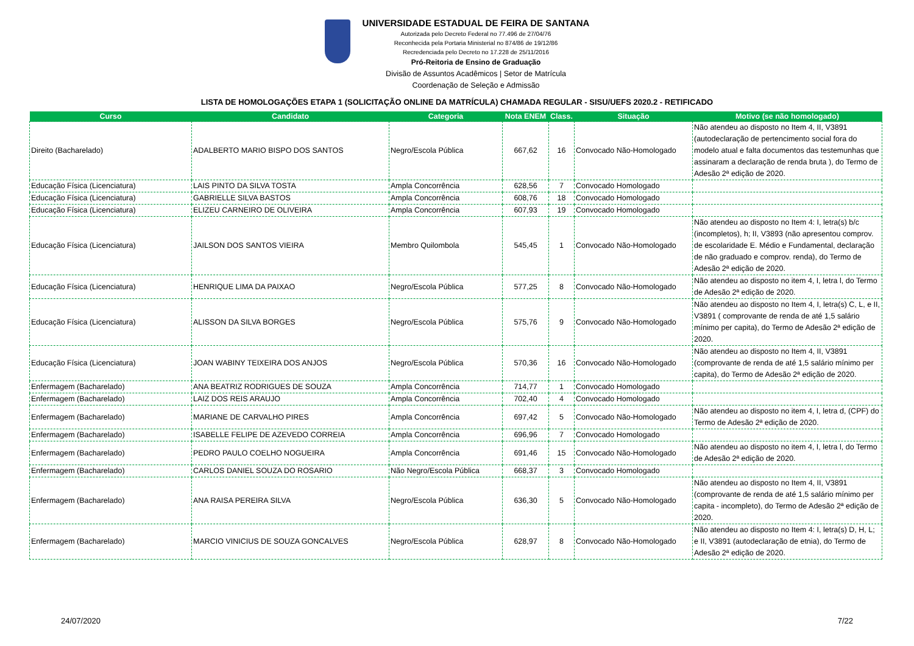UNIVERSIDADE ESTADUAL DE FEIRA DE SANTANA
Autorizada pelo Decreto Federal no 77.496 de 27/04/76
Reconhecida pela Portaria Ministerial no 874/86 de 19/12/86
Recredenciada pelo Decreto no 17.228 de 25/11/2016
Pró-Reitoria de Ensino de Graduação
Divisão de Assuntos Acadêmicos | Setor de Matrícula
Coordenação de Seleção e Admissão
LISTA DE HOMOLOGAÇÕES ETAPA 1 (SOLICITAÇÃO ONLINE DA MATRÍCULA) CHAMADA REGULAR - SISU/UEFS 2020.2 - RETIFICADO
| Curso | Candidato | Categoria | Nota ENEM | Class. | Situação | Motivo (se não homologado) |
| --- | --- | --- | --- | --- | --- | --- |
| Direito (Bacharelado) | ADALBERTO MARIO BISPO DOS SANTOS | Negro/Escola Pública | 667,62 | 16 | Convocado Não-Homologado | Não atendeu ao disposto no Item 4, II, V3891 (autodeclaração de pertencimento social fora do modelo atual e falta documentos das testemunhas que assinaram a declaração de renda bruta ), do Termo de Adesão 2ª edição de 2020. |
| Educação Física (Licenciatura) | LAIS PINTO DA SILVA TOSTA | Ampla Concorrência | 628,56 | 7 | Convocado Homologado | |
| Educação Física (Licenciatura) | GABRIELLE SILVA BASTOS | Ampla Concorrência | 608,76 | 18 | Convocado Homologado | |
| Educação Física (Licenciatura) | ELIZEU CARNEIRO DE OLIVEIRA | Ampla Concorrência | 607,93 | 19 | Convocado Homologado | |
| Educação Física (Licenciatura) | JAILSON DOS SANTOS VIEIRA | Membro Quilombola | 545,45 | 1 | Convocado Não-Homologado | Não atendeu ao disposto no Item 4: I, letra(s) b/c (incompletos), h; II, V3893 (não apresentou comprov. de escolaridade E. Médio e Fundamental, declaração de não graduado e comprov. renda), do Termo de Adesão 2ª edição de 2020. |
| Educação Física (Licenciatura) | HENRIQUE LIMA DA PAIXAO | Negro/Escola Pública | 577,25 | 8 | Convocado Não-Homologado | Não atendeu ao disposto no item 4, I, letra l, do Termo de Adesão 2ª edição de 2020. |
| Educação Física (Licenciatura) | ALISSON DA SILVA BORGES | Negro/Escola Pública | 575,76 | 9 | Convocado Não-Homologado | Não atendeu ao disposto no Item 4, I, letra(s) C, L, e II, V3891 ( comprovante de renda de até 1,5 salário mínimo per capita), do Termo de Adesão 2ª edição de 2020. |
| Educação Física (Licenciatura) | JOAN WABINY TEIXEIRA DOS ANJOS | Negro/Escola Pública | 570,36 | 16 | Convocado Não-Homologado | Não atendeu ao disposto no Item 4, II, V3891 (comprovante de renda de até 1,5 salário mínimo per capita), do Termo de Adesão 2ª edição de 2020. |
| Enfermagem (Bacharelado) | ANA BEATRIZ RODRIGUES DE SOUZA | Ampla Concorrência | 714,77 | 1 | Convocado Homologado | |
| Enfermagem (Bacharelado) | LAIZ DOS REIS ARAUJO | Ampla Concorrência | 702,40 | 4 | Convocado Homologado | |
| Enfermagem (Bacharelado) | MARIANE DE CARVALHO PIRES | Ampla Concorrência | 697,42 | 5 | Convocado Não-Homologado | Não atendeu ao disposto no item 4, I, letra d, (CPF) do Termo de Adesão 2ª edição de 2020. |
| Enfermagem (Bacharelado) | ISABELLE FELIPE DE AZEVEDO CORREIA | Ampla Concorrência | 696,96 | 7 | Convocado Homologado | |
| Enfermagem (Bacharelado) | PEDRO PAULO COELHO NOGUEIRA | Ampla Concorrência | 691,46 | 15 | Convocado Não-Homologado | Não atendeu ao disposto no item 4, I, letra l, do Termo de Adesão 2ª edição de 2020. |
| Enfermagem (Bacharelado) | CARLOS DANIEL SOUZA DO ROSARIO | Não Negro/Escola Pública | 668,37 | 3 | Convocado Homologado | |
| Enfermagem (Bacharelado) | ANA RAISA PEREIRA SILVA | Negro/Escola Pública | 636,30 | 5 | Convocado Não-Homologado | Não atendeu ao disposto no Item 4, II, V3891 (comprovante de renda de até 1,5 salário mínimo per capita - incompleto), do Termo de Adesão 2ª edição de 2020. |
| Enfermagem (Bacharelado) | MARCIO VINICIUS DE SOUZA GONCALVES | Negro/Escola Pública | 628,97 | 8 | Convocado Não-Homologado | Não atendeu ao disposto no Item 4: I, letra(s) D, H, L; e II, V3891 (autodeclaração de etnia), do Termo de Adesão 2ª edição de 2020. |
24/07/2020 7/22